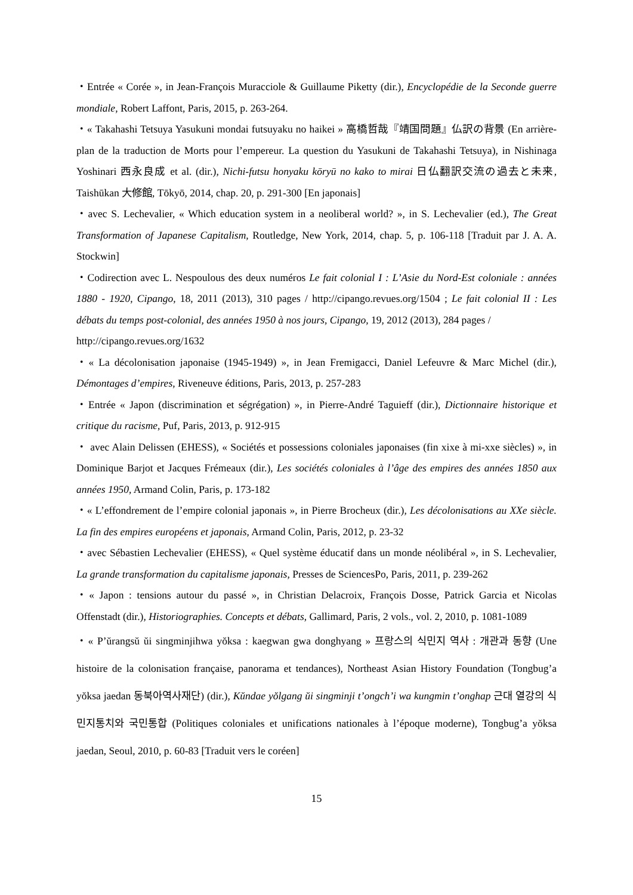・Entrée « Corée », in Jean-François Muracciole & Guillaume Piketty (dir.), Encyclopédie de la Seconde guerre mondiale, Robert Laffont, Paris, 2015, p. 263-264.
・« Takahashi Tetsuya Yasukuni mondai futsuyaku no haikei » 高橋哲哉『靖国問題』仏訳の背景 (En arrière-plan de la traduction de Morts pour l’empereur. La question du Yasukuni de Takahashi Tetsuya), in Nishinaga Yoshinari 西永良成 et al. (dir.), Nichi-futsu honyaku kōryū no kako to mirai 日仏翻訳交流の過去と未来, Taishūkan 大修館, Tōkyō, 2014, chap. 20, p. 291-300 [En japonais]
・avec S. Lechevalier, « Which education system in a neoliberal world? », in S. Lechevalier (ed.), The Great Transformation of Japanese Capitalism, Routledge, New York, 2014, chap. 5, p. 106-118 [Traduit par J. A. A. Stockwin]
・Codirection avec L. Nespoulous des deux numéros Le fait colonial I : L’Asie du Nord-Est coloniale : années 1880 - 1920, Cipango, 18, 2011 (2013), 310 pages / http://cipango.revues.org/1504 ; Le fait colonial II : Les débats du temps post-colonial, des années 1950 à nos jours, Cipango, 19, 2012 (2013), 284 pages /
http://cipango.revues.org/1632
・« La décolonisation japonaise (1945-1949) », in Jean Fremigacci, Daniel Lefeuvre & Marc Michel (dir.), Démontages d’empires, Riveneuve éditions, Paris, 2013, p. 257-283
・Entrée « Japon (discrimination et ségrégation) », in Pierre-André Taguieff (dir.), Dictionnaire historique et critique du racisme, Puf, Paris, 2013, p. 912-915
・ avec Alain Delissen (EHESS), « Sociétés et possessions coloniales japonaises (fin xixe à mi-xxe siècles) », in Dominique Barjot et Jacques Frémeaux (dir.), Les sociétés coloniales à l’âge des empires des années 1850 aux années 1950, Armand Colin, Paris, p. 173-182
・« L’effondrement de l’empire colonial japonais », in Pierre Brocheux (dir.), Les décolonisations au XXe siècle. La fin des empires européens et japonais, Armand Colin, Paris, 2012, p. 23-32
・avec Sébastien Lechevalier (EHESS), « Quel système éducatif dans un monde néolibéral », in S. Lechevalier, La grande transformation du capitalisme japonais, Presses de SciencesPo, Paris, 2011, p. 239-262
・« Japon : tensions autour du passé », in Christian Delacroix, François Dosse, Patrick Garcia et Nicolas Offenstadt (dir.), Historiographies. Concepts et débats, Gallimard, Paris, 2 vols., vol. 2, 2010, p. 1081-1089
・« P’ŭrangsŭ ŭi singminjihwa yŏksa : kaegwan gwa donghyang » 프랑스의 식민지 역사 : 개관과 동향 (Une histoire de la colonisation française, panorama et tendances), Northeast Asian History Foundation (Tongbug’a yŏksa jaedan 동북아역사재단) (dir.), Kŭndae yŏlgang ŭi singminji t’ongch’i wa kungmin t’onghap 근대 열강의 식민지통치와 국민통합 (Politiques coloniales et unifications nationales à l’époque moderne), Tongbug’a yŏksa jaedan, Seoul, 2010, p. 60-83 [Traduit vers le coréen]
15